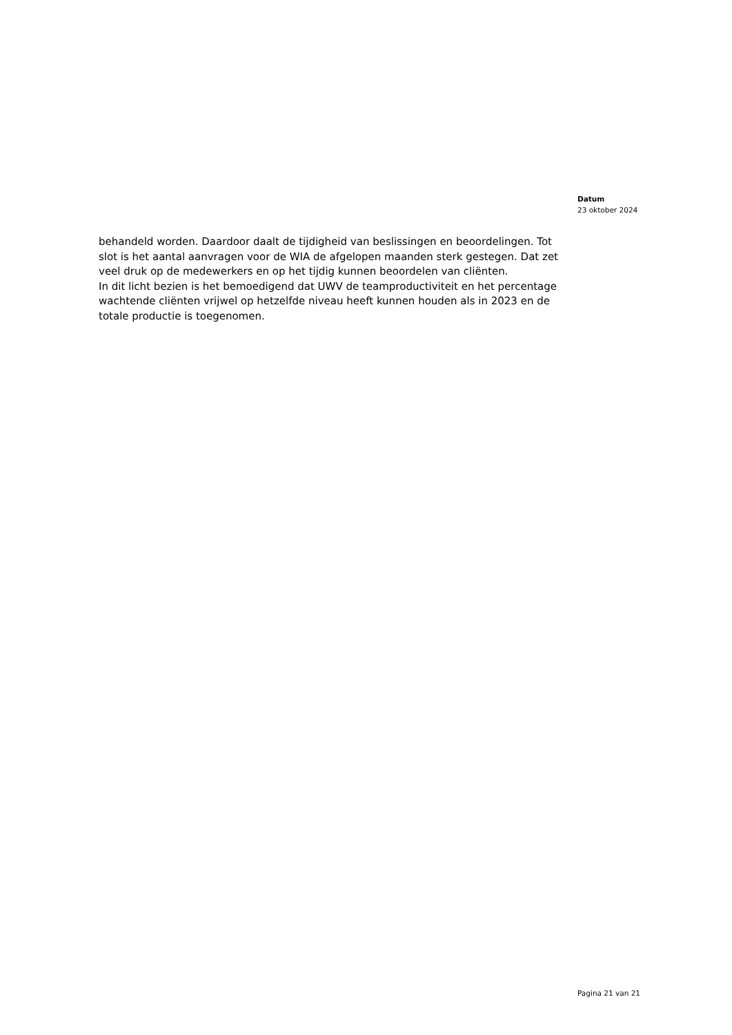Datum
23 oktober 2024
behandeld worden. Daardoor daalt de tijdigheid van beslissingen en beoordelingen. Tot slot is het aantal aanvragen voor de WIA de afgelopen maanden sterk gestegen. Dat zet veel druk op de medewerkers en op het tijdig kunnen beoordelen van cliënten.
In dit licht bezien is het bemoedigend dat UWV de teamproductiviteit en het percentage wachtende cliënten vrijwel op hetzelfde niveau heeft kunnen houden als in 2023 en de totale productie is toegenomen.
Pagina 21 van 21